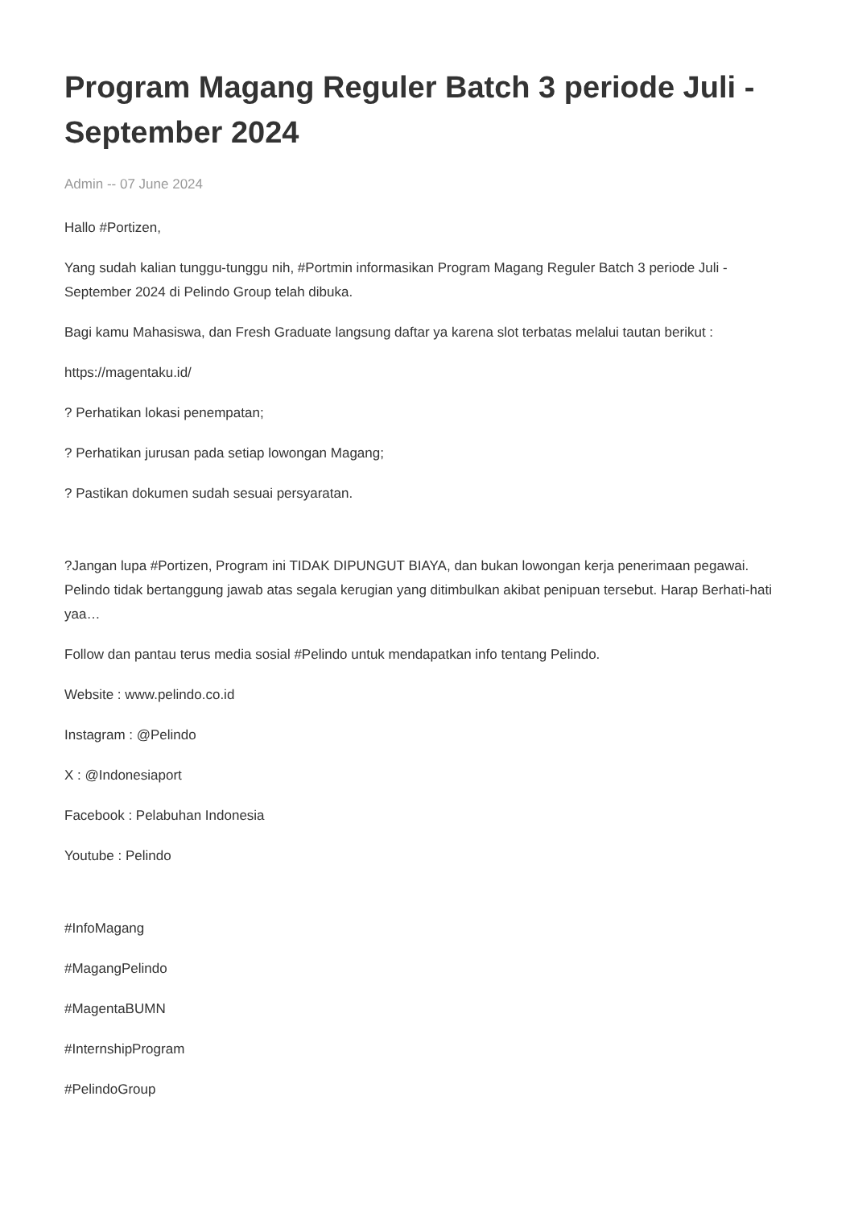Program Magang Reguler Batch 3 periode Juli - September 2024
Admin -- 07 June 2024
Hallo #Portizen,
Yang sudah kalian tunggu-tunggu nih, #Portmin informasikan Program Magang Reguler Batch 3 periode Juli - September 2024 di Pelindo Group telah dibuka.
Bagi kamu Mahasiswa, dan Fresh Graduate langsung daftar ya karena slot terbatas melalui tautan berikut :
https://magentaku.id/
? Perhatikan lokasi penempatan;
? Perhatikan jurusan pada setiap lowongan Magang;
? Pastikan dokumen sudah sesuai persyaratan.
?Jangan lupa #Portizen, Program ini TIDAK DIPUNGUT BIAYA, dan bukan lowongan kerja penerimaan pegawai. Pelindo tidak bertanggung jawab atas segala kerugian yang ditimbulkan akibat penipuan tersebut. Harap Berhati-hati yaa…
Follow dan pantau terus media sosial #Pelindo untuk mendapatkan info tentang Pelindo.
Website : www.pelindo.co.id
Instagram : @Pelindo
X : @Indonesiaport
Facebook : Pelabuhan Indonesia
Youtube : Pelindo
#InfoMagang
#MagangPelindo
#MagentaBUMN
#InternshipProgram
#PelindoGroup